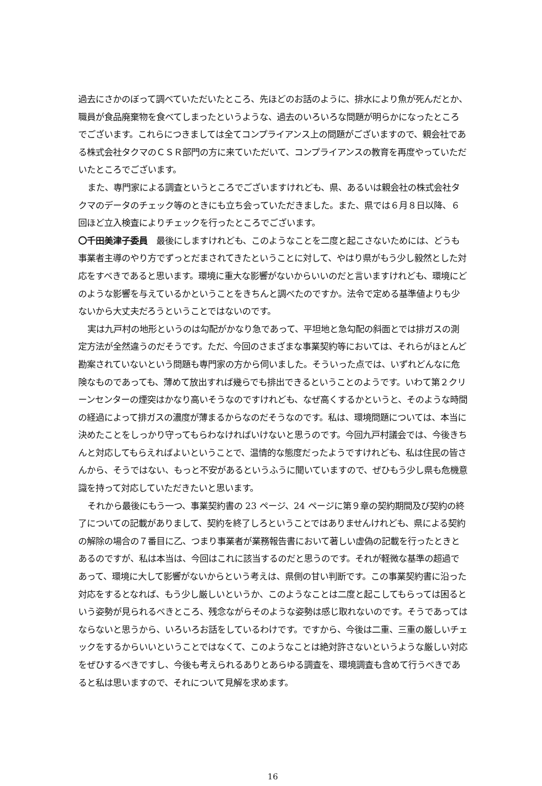過去にさかのぼって調べていただいたところ、先ほどのお話のように、排水により魚が死んだとか、職員が食品廃棄物を食べてしまったというような、過去のいろいろな問題が明らかになったところでございます。これらにつきましては全てコンプライアンス上の問題がございますので、親会社である株式会社タクマのＣＳＲ部門の方に来ていただいて、コンプライアンスの教育を再度やっていただいたところでございます。
また、専門家による調査というところでございますけれども、県、あるいは親会社の株式会社タクマのデータのチェック等のときにも立ち会っていただきました。また、県では６月８日以降、６回ほど立入検査によりチェックを行ったところでございます。
〇千田美津子委員　最後にしますけれども、このようなことを二度と起こさないためには、どうも事業者主導のやり方でずっとだまされてきたということに対して、やはり県がもう少し毅然とした対応をすべきであると思います。環境に重大な影響がないからいいのだと言いますけれども、環境にどのような影響を与えているかということをきちんと調べたのですか。法令で定める基準値よりも少ないから大丈夫だろうということではないのです。
実は九戸村の地形というのは勾配がかなり急であって、平坦地と急勾配の斜面とでは排ガスの測定方法が全然違うのだそうです。ただ、今回のさまざまな事業契約等においては、それらがほとんど勘案されていないという問題も専門家の方から伺いました。そういった点では、いずれどんなに危険なものであっても、薄めて放出すれば幾らでも排出できるということのようです。いわて第２クリーンセンターの煙突はかなり高いそうなのですけれども、なぜ高くするかというと、そのような時間の経過によって排ガスの濃度が薄まるからなのだそうなのです。私は、環境問題については、本当に決めたことをしっかり守ってもらわなければいけないと思うのです。今回九戸村議会では、今後きちんと対応してもらえればよいということで、温情的な態度だったようですけれども、私は住民の皆さんから、そうではない、もっと不安があるというふうに聞いていますので、ぜひもう少し県も危機意識を持って対応していただきたいと思います。
それから最後にもう一つ、事業契約書の 23 ページ、24 ページに第９章の契約期間及び契約の終了についての記載がありまして、契約を終了しろということではありませんけれども、県による契約の解除の場合の７番目に乙、つまり事業者が業務報告書において著しい虚偽の記載を行ったときとあるのですが、私は本当は、今回はこれに該当するのだと思うのです。それが軽微な基準の超過であって、環境に大して影響がないからという考えは、県側の甘い判断です。この事業契約書に沿った対応をするとなれば、もう少し厳しいというか、このようなことは二度と起こしてもらっては困るという姿勢が見られるべきところ、残念ながらそのような姿勢は感じ取れないのです。そうであってはならないと思うから、いろいろお話をしているわけです。ですから、今後は二重、三重の厳しいチェックをするからいいということではなくて、このようなことは絶対許さないというような厳しい対応をぜひするべきですし、今後も考えられるありとあらゆる調査を、環境調査も含めて行うべきであると私は思いますので、それについて見解を求めます。
16